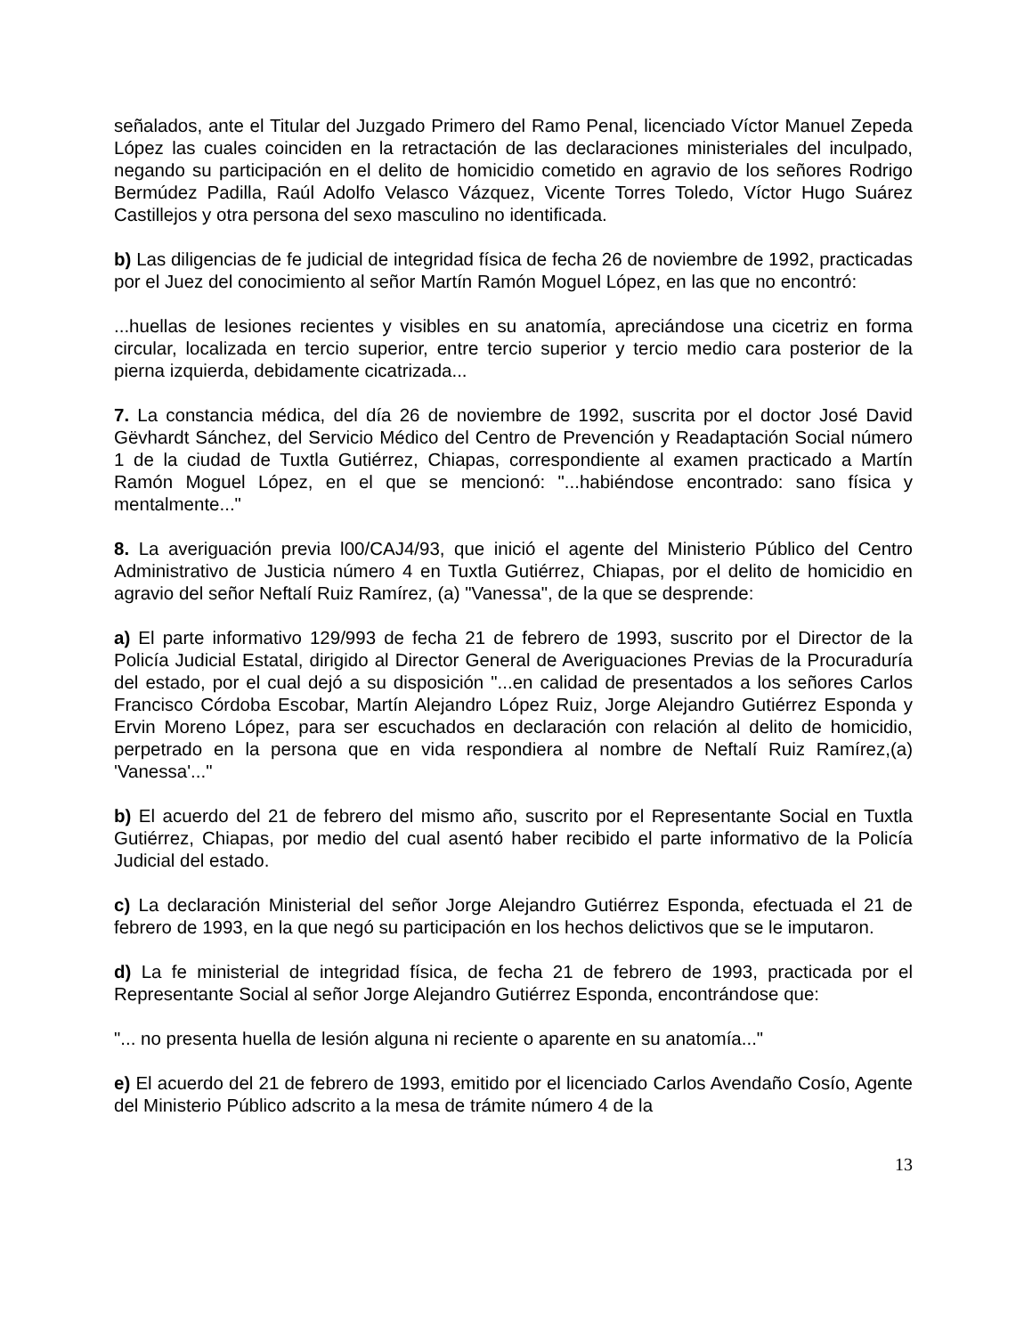señalados, ante el Titular del Juzgado Primero del Ramo Penal, licenciado Víctor Manuel Zepeda López las cuales coinciden en la retractación de las declaraciones ministeriales del inculpado, negando su participación en el delito de homicidio cometido en agravio de los señores Rodrigo Bermúdez Padilla, Raúl Adolfo Velasco Vázquez, Vicente Torres Toledo, Víctor Hugo Suárez Castillejos y otra persona del sexo masculino no identificada.
b) Las diligencias de fe judicial de integridad física de fecha 26 de noviembre de 1992, practicadas por el Juez del conocimiento al señor Martín Ramón Moguel López, en las que no encontró:
...huellas de lesiones recientes y visibles en su anatomía, apreciándose una cicetriz en forma circular, localizada en tercio superior, entre tercio superior y tercio medio cara posterior de la pierna izquierda, debidamente cicatrizada...
7. La constancia médica, del día 26 de noviembre de 1992, suscrita por el doctor José David Gëvhardt Sánchez, del Servicio Médico del Centro de Prevención y Readaptación Social número 1 de la ciudad de Tuxtla Gutiérrez, Chiapas, correspondiente al examen practicado a Martín Ramón Moguel López, en el que se mencionó: "...habiéndose encontrado: sano física y mentalmente..."
8. La averiguación previa l00/CAJ4/93, que inició el agente del Ministerio Público del Centro Administrativo de Justicia número 4 en Tuxtla Gutiérrez, Chiapas, por el delito de homicidio en agravio del señor Neftalí Ruiz Ramírez, (a) "Vanessa", de la que se desprende:
a) El parte informativo 129/993 de fecha 21 de febrero de 1993, suscrito por el Director de la Policía Judicial Estatal, dirigido al Director General de Averiguaciones Previas de la Procuraduría del estado, por el cual dejó a su disposición "...en calidad de presentados a los señores Carlos Francisco Córdoba Escobar, Martín Alejandro López Ruiz, Jorge Alejandro Gutiérrez Esponda y Ervin Moreno López, para ser escuchados en declaración con relación al delito de homicidio, perpetrado en la persona que en vida respondiera al nombre de Neftalí Ruiz Ramírez,(a) 'Vanessa'..."
b) El acuerdo del 21 de febrero del mismo año, suscrito por el Representante Social en Tuxtla Gutiérrez, Chiapas, por medio del cual asentó haber recibido el parte informativo de la Policía Judicial del estado.
c) La declaración Ministerial del señor Jorge Alejandro Gutiérrez Esponda, efectuada el 21 de febrero de 1993, en la que negó su participación en los hechos delictivos que se le imputaron.
d) La fe ministerial de integridad física, de fecha 21 de febrero de 1993, practicada por el Representante Social al señor Jorge Alejandro Gutiérrez Esponda, encontrándose que:
"... no presenta huella de lesión alguna ni reciente o aparente en su anatomía..."
e) El acuerdo del 21 de febrero de 1993, emitido por el licenciado Carlos Avendaño Cosío, Agente del Ministerio Público adscrito a la mesa de trámite número 4 de la
13